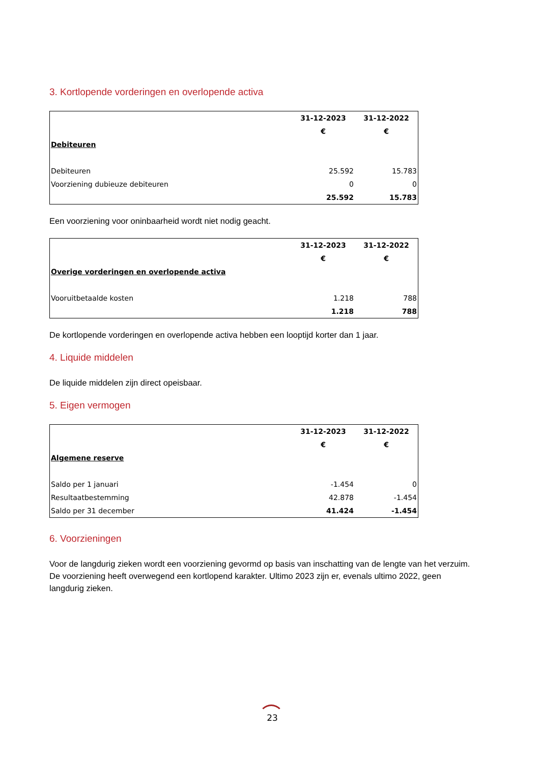3. Kortlopende vorderingen en overlopende activa
| | 31-12-2023 | 31-12-2022 |
| | € | € |
| Debiteuren | | |
| Debiteuren | 25.592 | 15.783 |
| Voorziening dubieuze debiteuren | 0 | 0 |
| | 25.592 | 15.783 |
Een voorziening voor oninbaarheid wordt niet nodig geacht.
| | 31-12-2023 | 31-12-2022 |
| | € | € |
| Overige vorderingen en overlopende activa | | |
| Vooruitbetaalde kosten | 1.218 | 788 |
| | 1.218 | 788 |
De kortlopende vorderingen en overlopende activa hebben een looptijd korter dan 1 jaar.
4. Liquide middelen
De liquide middelen zijn direct opeisbaar.
5. Eigen vermogen
| | 31-12-2023 | 31-12-2022 |
| | € | € |
| Algemene reserve | | |
| Saldo per 1 januari | -1.454 | 0 |
| Resultaatbestemming | 42.878 | -1.454 |
| Saldo per 31 december | 41.424 | -1.454 |
6. Voorzieningen
Voor de langdurig zieken wordt een voorziening gevormd op basis van inschatting van de lengte van het verzuim. De voorziening heeft overwegend een kortlopend karakter. Ultimo 2023 zijn er, evenals ultimo 2022, geen langdurig zieken.
23